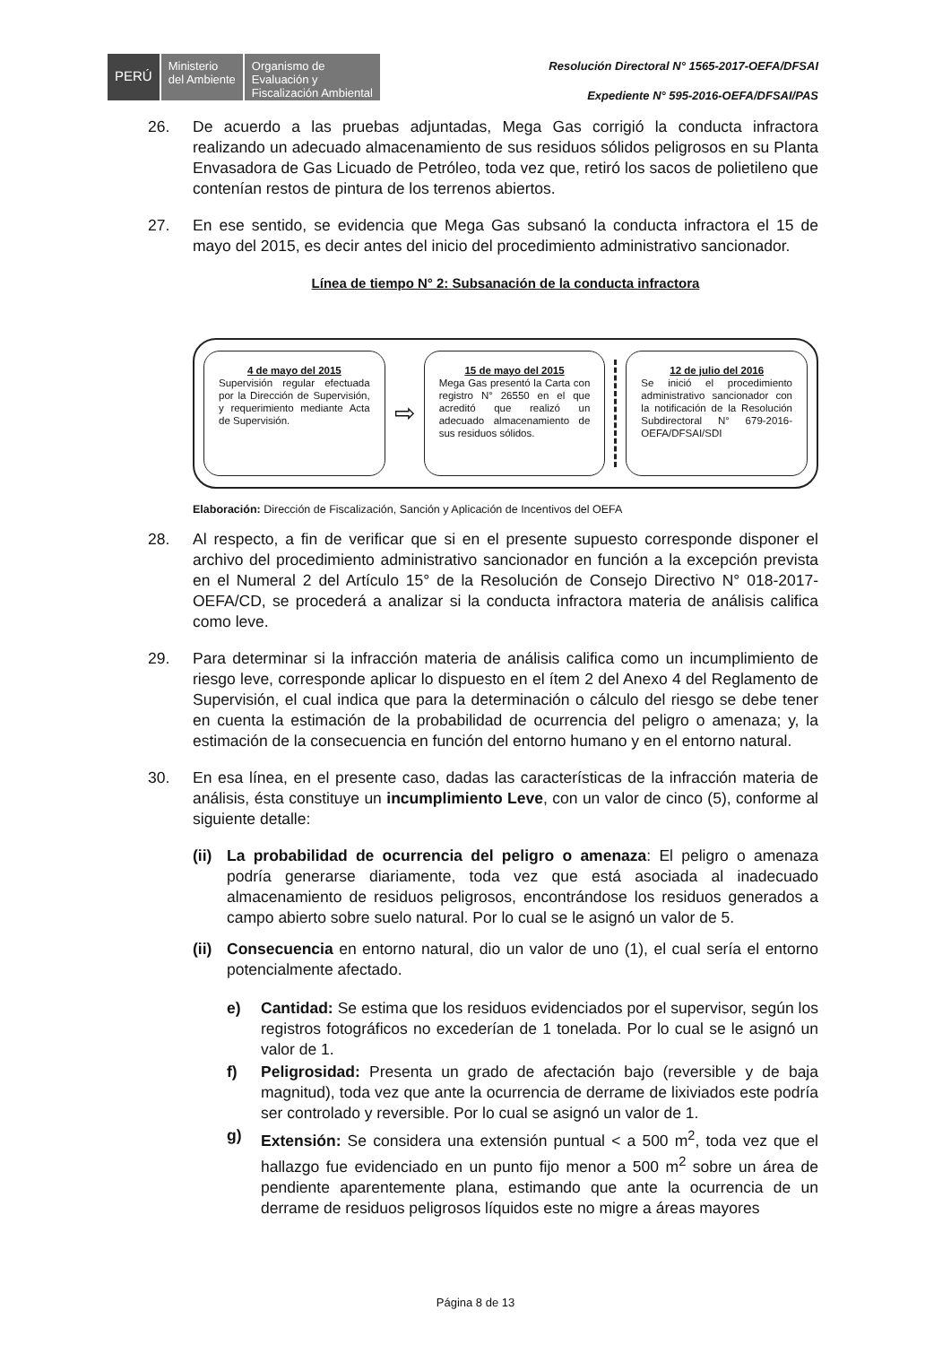PERÚ
Ministerio
del Ambiente
Organismo de
Evaluación y
Fiscalización Ambiental
Resolución Directoral N° 1565-2017-OEFA/DFSAI
Expediente N° 595-2016-OEFA/DFSAI/PAS
26. De acuerdo a las pruebas adjuntadas, Mega Gas corrigió la conducta infractora realizando un adecuado almacenamiento de sus residuos sólidos peligrosos en su Planta Envasadora de Gas Licuado de Petróleo, toda vez que, retiró los sacos de polietileno que contenían restos de pintura de los terrenos abiertos.
27. En ese sentido, se evidencia que Mega Gas subsanó la conducta infractora el 15 de mayo del 2015, es decir antes del inicio del procedimiento administrativo sancionador.
Línea de tiempo N° 2: Subsanación de la conducta infractora
4 de mayo del 2015
Supervisión regular efectuada por la Dirección de Supervisión, y requerimiento mediante Acta de Supervisión.
⇨
15 de mayo del 2015
Mega Gas presentó la Carta con registro N° 26550 en el que acreditó que realizó un adecuado almacenamiento de sus residuos sólidos.
12 de julio del 2016
Se inició el procedimiento administrativo sancionador con la notificación de la Resolución Subdirectoral N° 679-2016-OEFA/DFSAI/SDI
Elaboración: Dirección de Fiscalización, Sanción y Aplicación de Incentivos del OEFA
28. Al respecto, a fin de verificar que si en el presente supuesto corresponde disponer el archivo del procedimiento administrativo sancionador en función a la excepción prevista en el Numeral 2 del Artículo 15° de la Resolución de Consejo Directivo N° 018-2017-OEFA/CD, se procederá a analizar si la conducta infractora materia de análisis califica como leve.
29. Para determinar si la infracción materia de análisis califica como un incumplimiento de riesgo leve, corresponde aplicar lo dispuesto en el ítem 2 del Anexo 4 del Reglamento de Supervisión, el cual indica que para la determinación o cálculo del riesgo se debe tener en cuenta la estimación de la probabilidad de ocurrencia del peligro o amenaza; y, la estimación de la consecuencia en función del entorno humano y en el entorno natural.
30. En esa línea, en el presente caso, dadas las características de la infracción materia de análisis, ésta constituye un incumplimiento Leve, con un valor de cinco (5), conforme al siguiente detalle:
(ii)
La probabilidad de ocurrencia del peligro o amenaza: El peligro o amenaza podría generarse diariamente, toda vez que está asociada al inadecuado almacenamiento de residuos peligrosos, encontrándose los residuos generados a campo abierto sobre suelo natural. Por lo cual se le asignó un valor de 5.
(ii)
Consecuencia en entorno natural, dio un valor de uno (1), el cual sería el entorno potencialmente afectado.
e) Cantidad: Se estima que los residuos evidenciados por el supervisor, según los registros fotográficos no excederían de 1 tonelada. Por lo cual se le asignó un valor de 1.
f) Peligrosidad: Presenta un grado de afectación bajo (reversible y de baja magnitud), toda vez que ante la ocurrencia de derrame de lixiviados este podría ser controlado y reversible. Por lo cual se asignó un valor de 1.
g) Extensión: Se considera una extensión puntual < a 500 m<sup>2</sup>, toda vez que el hallazgo fue evidenciado en un punto fijo menor a 500 m<sup>2</sup> sobre un área de pendiente aparentemente plana, estimando que ante la ocurrencia de un derrame de residuos peligrosos líquidos este no migre a áreas mayores
Página 8 de 13